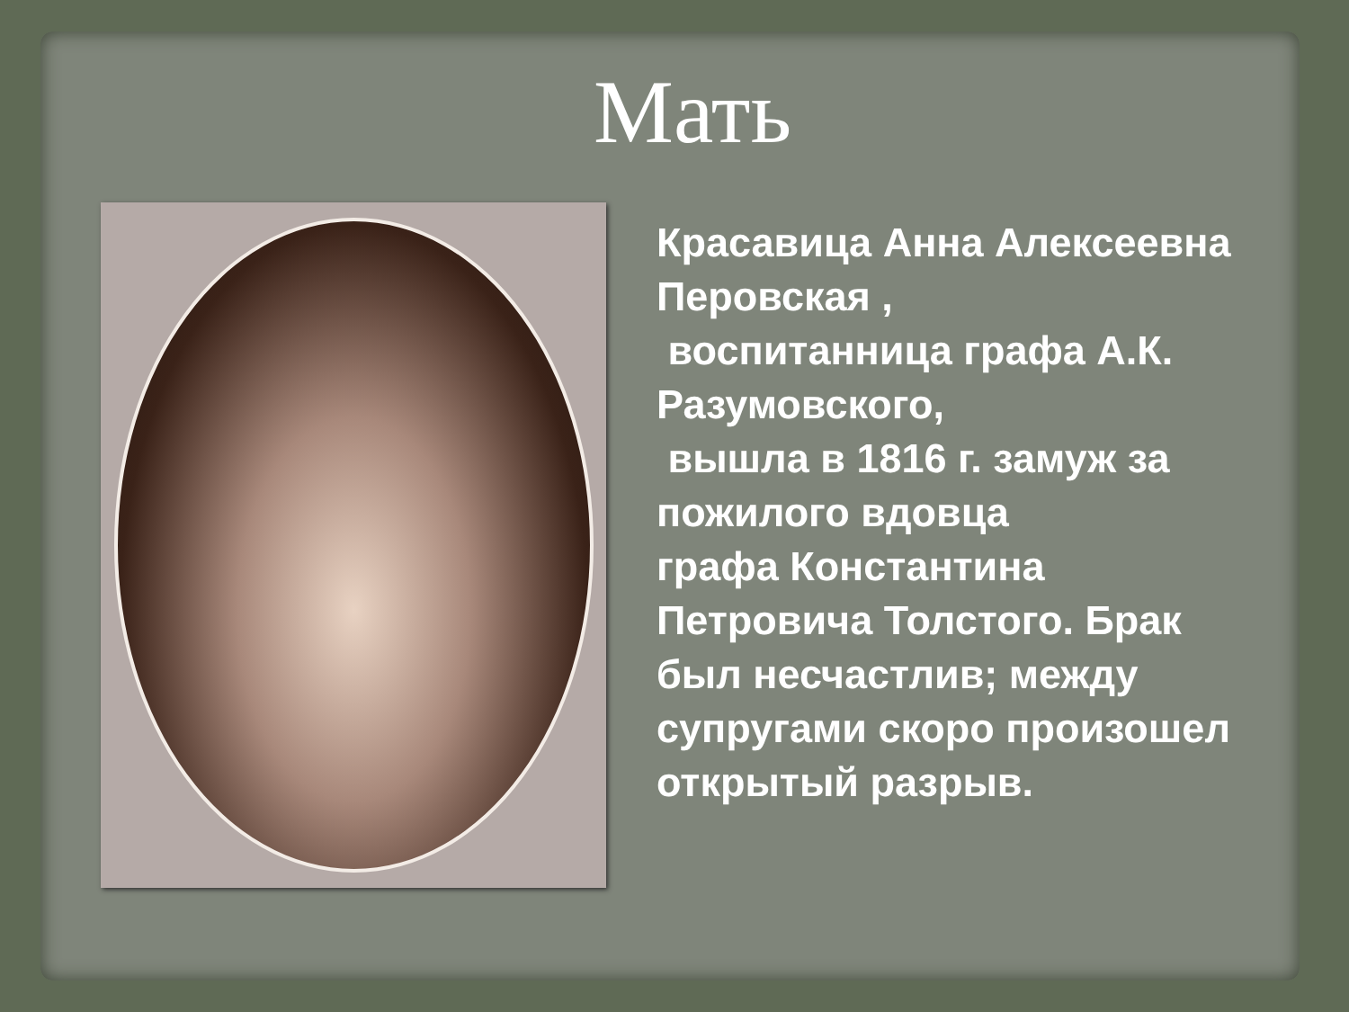Мать
Красавица Анна Алексеевна Перовская ,
воспитанница графа А.К. Разумовского,
вышла в 1816 г. замуж за пожилого вдовца
графа Константина Петровича Толстого. Брак был несчастлив; между супругами скоро произошел открытый разрыв.